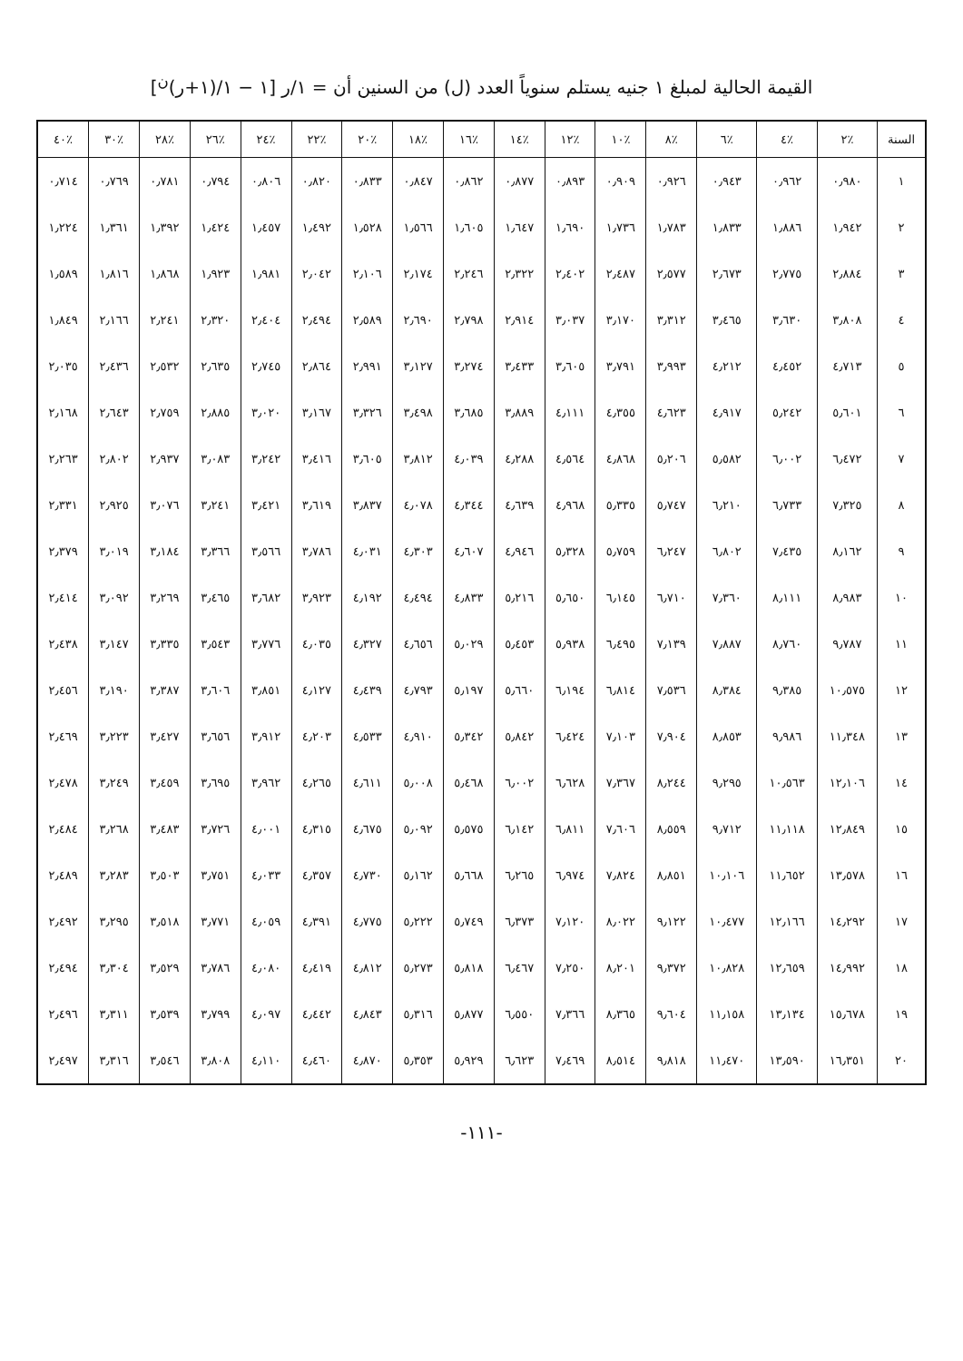القيمة الحالية لمبلغ ١ جنيه يستلم سنوياً العدد (ل) من السنين أن = ١/ر [١ − ١/(١+ر)<sup>ن</sup>]
| السنة | ٪٢ | ٪٤ | ٪٦ | ٪٨ | ٪١٠ | ٪١٢ | ٪١٤ | ٪١٦ | ٪١٨ | ٪٢٠ | ٪٢٢ | ٪٢٤ | ٪٢٦ | ٪٢٨ | ٪٣٠ | ٪٤٠ |
| --- | --- | --- | --- | --- | --- | --- | --- | --- | --- | --- | --- | --- | --- | --- | --- | --- |
| ١ | ٠٫٩٨٠ | ٠٫٩٦٢ | ٠٫٩٤٣ | ٠٫٩٢٦ | ٠٫٩٠٩ | ٠٫٨٩٣ | ٠٫٨٧٧ | ٠٫٨٦٢ | ٠٫٨٤٧ | ٠٫٨٣٣ | ٠٫٨٢٠ | ٠٫٨٠٦ | ٠٫٧٩٤ | ٠٫٧٨١ | ٠٫٧٦٩ | ٠٫٧١٤ |
| ٢ | ١٫٩٤٢ | ١٫٨٨٦ | ١٫٨٣٣ | ١٫٧٨٣ | ١٫٧٣٦ | ١٫٦٩٠ | ١٫٦٤٧ | ١٫٦٠٥ | ١٫٥٦٦ | ١٫٥٢٨ | ١٫٤٩٢ | ١٫٤٥٧ | ١٫٤٢٤ | ١٫٣٩٢ | ١٫٣٦١ | ١٫٢٢٤ |
| ٣ | ٢٫٨٨٤ | ٢٫٧٧٥ | ٢٫٦٧٣ | ٢٫٥٧٧ | ٢٫٤٨٧ | ٢٫٤٠٢ | ٢٫٣٢٢ | ٢٫٢٤٦ | ٢٫١٧٤ | ٢٫١٠٦ | ٢٫٠٤٢ | ١٫٩٨١ | ١٫٩٢٣ | ١٫٨٦٨ | ١٫٨١٦ | ١٫٥٨٩ |
| ٤ | ٣٫٨٠٨ | ٣٫٦٣٠ | ٣٫٤٦٥ | ٣٫٣١٢ | ٣٫١٧٠ | ٣٫٠٣٧ | ٢٫٩١٤ | ٢٫٧٩٨ | ٢٫٦٩٠ | ٢٫٥٨٩ | ٢٫٤٩٤ | ٢٫٤٠٤ | ٢٫٣٢٠ | ٢٫٢٤١ | ٢٫١٦٦ | ١٫٨٤٩ |
| ٥ | ٤٫٧١٣ | ٤٫٤٥٢ | ٤٫٢١٢ | ٣٫٩٩٣ | ٣٫٧٩١ | ٣٫٦٠٥ | ٣٫٤٣٣ | ٣٫٢٧٤ | ٣٫١٢٧ | ٢٫٩٩١ | ٢٫٨٦٤ | ٢٫٧٤٥ | ٢٫٦٣٥ | ٢٫٥٣٢ | ٢٫٤٣٦ | ٢٫٠٣٥ |
| ٦ | ٥٫٦٠١ | ٥٫٢٤٢ | ٤٫٩١٧ | ٤٫٦٢٣ | ٤٫٣٥٥ | ٤٫١١١ | ٣٫٨٨٩ | ٣٫٦٨٥ | ٣٫٤٩٨ | ٣٫٣٢٦ | ٣٫١٦٧ | ٣٫٠٢٠ | ٢٫٨٨٥ | ٢٫٧٥٩ | ٢٫٦٤٣ | ٢٫١٦٨ |
| ٧ | ٦٫٤٧٢ | ٦٫٠٠٢ | ٥٫٥٨٢ | ٥٫٢٠٦ | ٤٫٨٦٨ | ٤٫٥٦٤ | ٤٫٢٨٨ | ٤٫٠٣٩ | ٣٫٨١٢ | ٣٫٦٠٥ | ٣٫٤١٦ | ٣٫٢٤٢ | ٣٫٠٨٣ | ٢٫٩٣٧ | ٢٫٨٠٢ | ٢٫٢٦٣ |
| ٨ | ٧٫٣٢٥ | ٦٫٧٣٣ | ٦٫٢١٠ | ٥٫٧٤٧ | ٥٫٣٣٥ | ٤٫٩٦٨ | ٤٫٦٣٩ | ٤٫٣٤٤ | ٤٫٠٧٨ | ٣٫٨٣٧ | ٣٫٦١٩ | ٣٫٤٢١ | ٣٫٢٤١ | ٣٫٠٧٦ | ٢٫٩٢٥ | ٢٫٣٣١ |
| ٩ | ٨٫١٦٢ | ٧٫٤٣٥ | ٦٫٨٠٢ | ٦٫٢٤٧ | ٥٫٧٥٩ | ٥٫٣٢٨ | ٤٫٩٤٦ | ٤٫٦٠٧ | ٤٫٣٠٣ | ٤٫٠٣١ | ٣٫٧٨٦ | ٣٫٥٦٦ | ٣٫٣٦٦ | ٣٫١٨٤ | ٣٫٠١٩ | ٢٫٣٧٩ |
| ١٠ | ٨٫٩٨٣ | ٨٫١١١ | ٧٫٣٦٠ | ٦٫٧١٠ | ٦٫١٤٥ | ٥٫٦٥٠ | ٥٫٢١٦ | ٤٫٨٣٣ | ٤٫٤٩٤ | ٤٫١٩٢ | ٣٫٩٢٣ | ٣٫٦٨٢ | ٣٫٤٦٥ | ٣٫٢٦٩ | ٣٫٠٩٢ | ٢٫٤١٤ |
| ١١ | ٩٫٧٨٧ | ٨٫٧٦٠ | ٧٫٨٨٧ | ٧٫١٣٩ | ٦٫٤٩٥ | ٥٫٩٣٨ | ٥٫٤٥٣ | ٥٫٠٢٩ | ٤٫٦٥٦ | ٤٫٣٢٧ | ٤٫٠٣٥ | ٣٫٧٧٦ | ٣٫٥٤٣ | ٣٫٣٣٥ | ٣٫١٤٧ | ٢٫٤٣٨ |
| ١٢ | ١٠٫٥٧٥ | ٩٫٣٨٥ | ٨٫٣٨٤ | ٧٫٥٣٦ | ٦٫٨١٤ | ٦٫١٩٤ | ٥٫٦٦٠ | ٥٫١٩٧ | ٤٫٧٩٣ | ٤٫٤٣٩ | ٤٫١٢٧ | ٣٫٨٥١ | ٣٫٦٠٦ | ٣٫٣٨٧ | ٣٫١٩٠ | ٢٫٤٥٦ |
| ١٣ | ١١٫٣٤٨ | ٩٫٩٨٦ | ٨٫٨٥٣ | ٧٫٩٠٤ | ٧٫١٠٣ | ٦٫٤٢٤ | ٥٫٨٤٢ | ٥٫٣٤٢ | ٤٫٩١٠ | ٤٫٥٣٣ | ٤٫٢٠٣ | ٣٫٩١٢ | ٣٫٦٥٦ | ٣٫٤٢٧ | ٣٫٢٢٣ | ٢٫٤٦٩ |
| ١٤ | ١٢٫١٠٦ | ١٠٫٥٦٣ | ٩٫٢٩٥ | ٨٫٢٤٤ | ٧٫٣٦٧ | ٦٫٦٢٨ | ٦٫٠٠٢ | ٥٫٤٦٨ | ٥٫٠٠٨ | ٤٫٦١١ | ٤٫٢٦٥ | ٣٫٩٦٢ | ٣٫٦٩٥ | ٣٫٤٥٩ | ٣٫٢٤٩ | ٢٫٤٧٨ |
| ١٥ | ١٢٫٨٤٩ | ١١٫١١٨ | ٩٫٧١٢ | ٨٫٥٥٩ | ٧٫٦٠٦ | ٦٫٨١١ | ٦٫١٤٢ | ٥٫٥٧٥ | ٥٫٠٩٢ | ٤٫٦٧٥ | ٤٫٣١٥ | ٤٫٠٠١ | ٣٫٧٢٦ | ٣٫٤٨٣ | ٣٫٢٦٨ | ٢٫٤٨٤ |
| ١٦ | ١٣٫٥٧٨ | ١١٫٦٥٢ | ١٠٫١٠٦ | ٨٫٨٥١ | ٧٫٨٢٤ | ٦٫٩٧٤ | ٦٫٢٦٥ | ٥٫٦٦٨ | ٥٫١٦٢ | ٤٫٧٣٠ | ٤٫٣٥٧ | ٤٫٠٣٣ | ٣٫٧٥١ | ٣٫٥٠٣ | ٣٫٢٨٣ | ٢٫٤٨٩ |
| ١٧ | ١٤٫٢٩٢ | ١٢٫١٦٦ | ١٠٫٤٧٧ | ٩٫١٢٢ | ٨٫٠٢٢ | ٧٫١٢٠ | ٦٫٣٧٣ | ٥٫٧٤٩ | ٥٫٢٢٢ | ٤٫٧٧٥ | ٤٫٣٩١ | ٤٫٠٥٩ | ٣٫٧٧١ | ٣٫٥١٨ | ٣٫٢٩٥ | ٢٫٤٩٢ |
| ١٨ | ١٤٫٩٩٢ | ١٢٫٦٥٩ | ١٠٫٨٢٨ | ٩٫٣٧٢ | ٨٫٢٠١ | ٧٫٢٥٠ | ٦٫٤٦٧ | ٥٫٨١٨ | ٥٫٢٧٣ | ٤٫٨١٢ | ٤٫٤١٩ | ٤٫٠٨٠ | ٣٫٧٨٦ | ٣٫٥٢٩ | ٣٫٣٠٤ | ٢٫٤٩٤ |
| ١٩ | ١٥٫٦٧٨ | ١٣٫١٣٤ | ١١٫١٥٨ | ٩٫٦٠٤ | ٨٫٣٦٥ | ٧٫٣٦٦ | ٦٫٥٥٠ | ٥٫٨٧٧ | ٥٫٣١٦ | ٤٫٨٤٣ | ٤٫٤٤٢ | ٤٫٠٩٧ | ٣٫٧٩٩ | ٣٫٥٣٩ | ٣٫٣١١ | ٢٫٤٩٦ |
| ٢٠ | ١٦٫٣٥١ | ١٣٫٥٩٠ | ١١٫٤٧٠ | ٩٫٨١٨ | ٨٫٥١٤ | ٧٫٤٦٩ | ٦٫٦٢٣ | ٥٫٩٢٩ | ٥٫٣٥٣ | ٤٫٨٧٠ | ٤٫٤٦٠ | ٤٫١١٠ | ٣٫٨٠٨ | ٣٫٥٤٦ | ٣٫٣١٦ | ٢٫٤٩٧ |
-١١١-